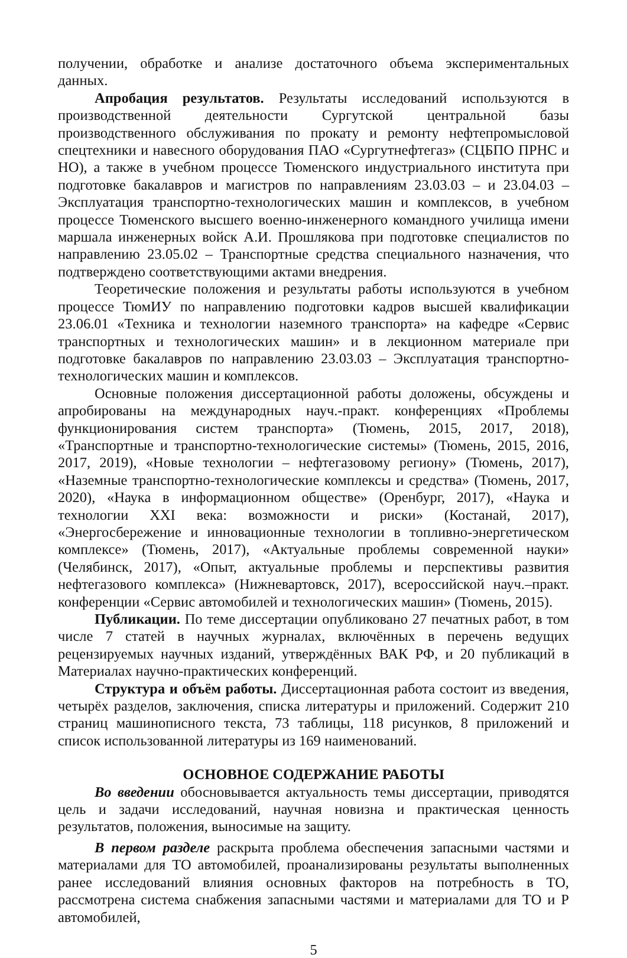получении, обработке и анализе достаточного объема экспериментальных данных.
Апробация результатов. Результаты исследований используются в производственной деятельности Сургутской центральной базы производственного обслуживания по прокату и ремонту нефтепромысловой спецтехники и навесного оборудования ПАО «Сургутнефтегаз» (СЦБПО ПРНС и НО), а также в учебном процессе Тюменского индустриального института при подготовке бакалавров и магистров по направлениям 23.03.03 – и 23.04.03 – Эксплуатация транспортно-технологических машин и комплексов, в учебном процессе Тюменского высшего военно-инженерного командного училища имени маршала инженерных войск А.И. Прошлякова при подготовке специалистов по направлению 23.05.02 – Транспортные средства специального назначения, что подтверждено соответствующими актами внедрения.
Теоретические положения и результаты работы используются в учебном процессе ТюмИУ по направлению подготовки кадров высшей квалификации 23.06.01 «Техника и технологии наземного транспорта» на кафедре «Сервис транспортных и технологических машин» и в лекционном материале при подготовке бакалавров по направлению 23.03.03 – Эксплуатация транспортно-технологических машин и комплексов.
Основные положения диссертационной работы доложены, обсуждены и апробированы на международных науч.-практ. конференциях «Проблемы функционирования систем транспорта» (Тюмень, 2015, 2017, 2018), «Транспортные и транспортно-технологические системы» (Тюмень, 2015, 2016, 2017, 2019), «Новые технологии – нефтегазовому региону» (Тюмень, 2017), «Наземные транспортно-технологические комплексы и средства» (Тюмень, 2017, 2020), «Наука в информационном обществе» (Оренбург, 2017), «Наука и технологии XXI века: возможности и риски» (Костанай, 2017), «Энергосбережение и инновационные технологии в топливно-энергетическом комплексе» (Тюмень, 2017), «Актуальные проблемы современной науки» (Челябинск, 2017), «Опыт, актуальные проблемы и перспективы развития нефтегазового комплекса» (Нижневартовск, 2017), всероссийской науч.–практ. конференции «Сервис автомобилей и технологических машин» (Тюмень, 2015).
Публикации. По теме диссертации опубликовано 27 печатных работ, в том числе 7 статей в научных журналах, включённых в перечень ведущих рецензируемых научных изданий, утверждённых ВАК РФ, и 20 публикаций в Материалах научно-практических конференций.
Структура и объём работы. Диссертационная работа состоит из введения, четырёх разделов, заключения, списка литературы и приложений. Содержит 210 страниц машинописного текста, 73 таблицы, 118 рисунков, 8 приложений и список использованной литературы из 169 наименований.
ОСНОВНОЕ СОДЕРЖАНИЕ РАБОТЫ
Во введении обосновывается актуальность темы диссертации, приводятся цель и задачи исследований, научная новизна и практическая ценность результатов, положения, выносимые на защиту.
В первом разделе раскрыта проблема обеспечения запасными частями и материалами для ТО автомобилей, проанализированы результаты выполненных ранее исследований влияния основных факторов на потребность в ТО, рассмотрена система снабжения запасными частями и материалами для ТО и Р автомобилей,
5